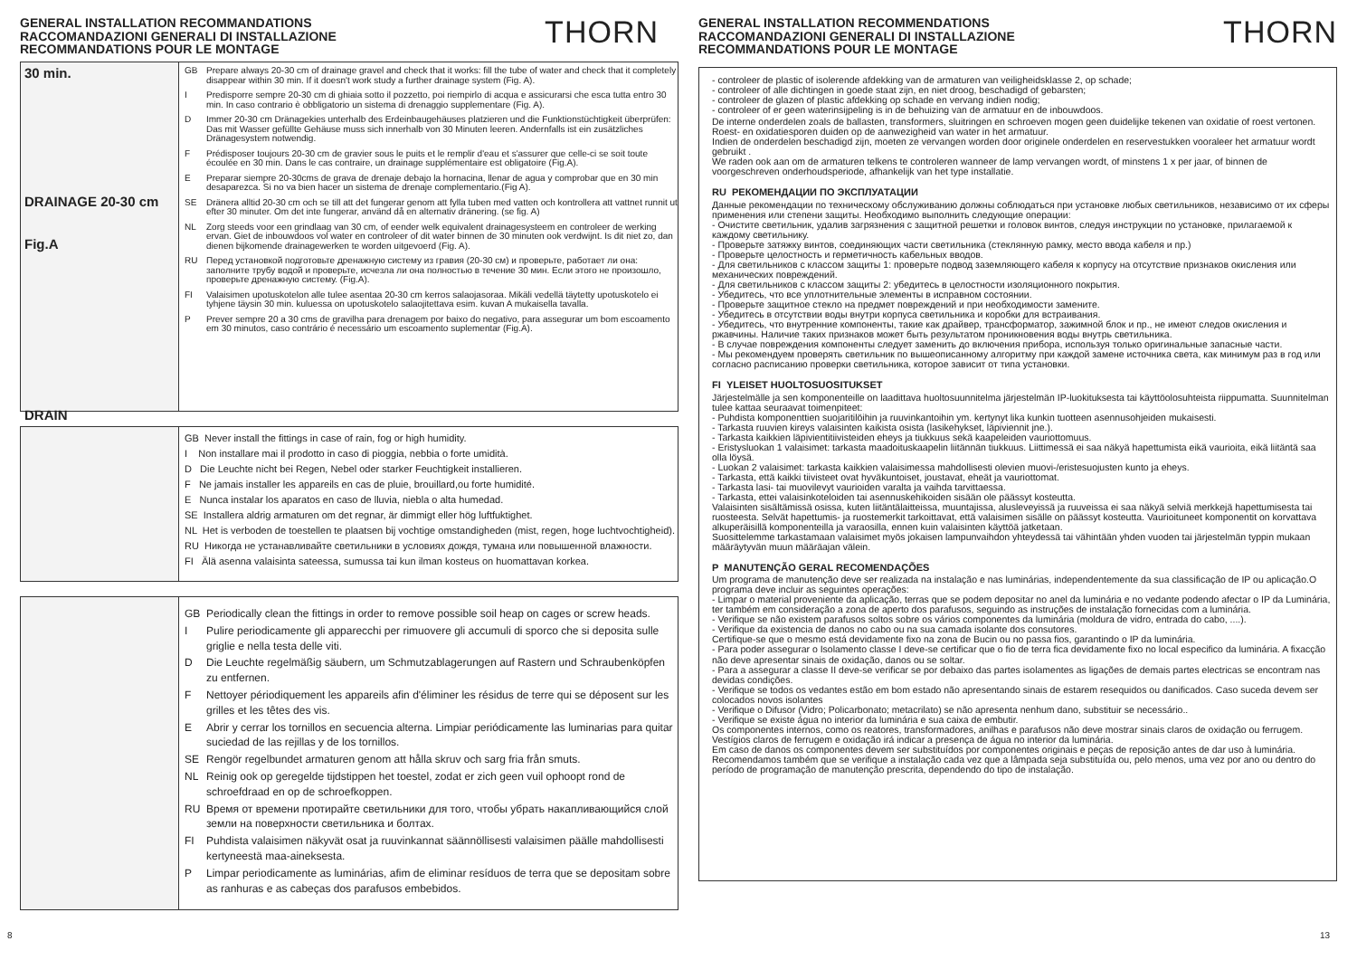GENERAL INSTALLATION RECOMMANDATIONS
RACCOMANDAZIONI GENERALI DI INSTALLAZIONE
RECOMMANDATIONS POUR LE MONTAGE
THORN
30 min.
DRAINAGE 20-30 cm
Fig.A
DRAIN
GB Prepare always 20-30 cm of drainage gravel and check that it works: fill the tube of water and check that it completely disappear within 30 min. If it doesn't work study a further drainage system (Fig. A).
I Predisporre sempre 20-30 cm di ghiaia sotto il pozzetto, poi riempirlo di acqua e assicurarsi che esca tutta entro 30 min. In caso contrario è obbligatorio un sistema di drenaggio supplementare (Fig. A).
D Immer 20-30 cm Dränagekies unterhalb des Erdeinbaugehäuses platzieren und die Funktionstüchtigkeit überprüfen: Das mit Wasser gefüllte Gehäuse muss sich innerhalb von 30 Minuten leeren. Andernfalls ist ein zusätzliches Dränagesystem notwendig.
F Prédisposer toujours 20-30 cm de gravier sous le puits et le remplir d'eau et s'assurer que celle-ci se soit toute écoulée en 30 min. Dans le cas contraire, un drainage supplémentaire est obligatoire (Fig.A).
E Preparar siempre 20-30cms de grava de drenaje debajo la hornacina, llenar de agua y comprobar que en 30 min desaparezca. Si no va bien hacer un sistema de drenaje complementario.(Fig A).
SE Dränera alltid 20-30 cm och se till att det fungerar genom att fylla tuben med vatten och kontrollera att vattnet runnit ut efter 30 minuter. Om det inte fungerar, använd då en alternativ dränering. (se fig. A)
NL Zorg steeds voor een grindlaag van 30 cm, of eender welk equivalent drainagesysteem en controleer de werking ervan. Giet de inbouwdoos vol water en controleer of dit water binnen de 30 minuten ook verdwijnt. Is dit niet zo, dan dienen bijkomende drainagewerken te worden uitgevoerd (Fig. A).
RU Перед установкой подготовьте дренажную систему из гравия (20-30 см) и проверьте, работает ли она: заполните трубу водой и проверьте, исчезла ли она полностью в течение 30 мин. Если этого не произошло, проверьте дренажную систему. (Fig.A).
FI Valaisimen upotuskotelon alle tulee asentaa 20-30 cm kerros salaojasoraa. Mikäli vedellä täytetty upotuskotelo ei tyhjene täysin 30 min. kuluessa on upotuskotelo salaojitettava esim. kuvan A mukaisella tavalla.
P Prever sempre 20 a 30 cms de gravilha para drenagem por baixo do negativo, para assegurar um bom escoamento em 30 minutos, caso contrário é necessário um escoamento suplementar (Fig.A).
GB Never install the fittings in case of rain, fog or high humidity.
I Non installare mai il prodotto in caso di pioggia, nebbia o forte umidità.
D Die Leuchte nicht bei Regen, Nebel oder starker Feuchtigkeit installieren.
F Ne jamais installer les appareils en cas de pluie, brouillard,ou forte humidité.
E Nunca instalar los aparatos en caso de lluvia, niebla o alta humedad.
SE Installera aldrig armaturen om det regnar, är dimmigt eller hög luftfuktighet.
NL Het is verboden de toestellen te plaatsen bij vochtige omstandigheden (mist, regen, hoge luchtvochtigheid).
RU Никогда не устанавливайте светильники в условиях дождя, тумана или повышенной влажности.
FI Älä asenna valaisinta sateessa, sumussa tai kun ilman kosteus on huomattavan korkea.
GB Periodically clean the fittings in order to remove possible soil heap on cages or screw heads.
I Pulire periodicamente gli apparecchi per rimuovere gli accumuli di sporco che si deposita sulle griglie e nella testa delle viti.
D Die Leuchte regelmäßig säubern, um Schmutzablagerungen auf Rastern und Schraubenköpfen zu entfernen.
F Nettoyer périodiquement les appareils afin d'éliminer les résidus de terre qui se déposent sur les grilles et les têtes des vis.
E Abrir y cerrar los tornillos en secuencia alterna. Limpiar periódicamente las luminarias para quitar suciedad de las rejillas y de los tornillos.
SE Rengör regelbundet armaturen genom att hålla skruv och sarg fria från smuts.
NL Reinig ook op geregelde tijdstippen het toestel, zodat er zich geen vuil ophoopt rond de schroefdraad en op de schroefkoppen.
RU Время от времени протирайте светильники для того, чтобы убрать накапливающийся слой земли на поверхности светильника и болтах.
FI Puhdista valaisimen näkyvät osat ja ruuvinkannat säännöllisesti valaisimen päälle mahdollisesti kertyneestä maa-aineksesta.
P Limpar periodicamente as luminárias, afim de eliminar resíduos de terra que se depositam sobre as ranhuras e as cabeças dos parafusos embebidos.
8
GENERAL INSTALLATION RECOMMENDATIONS
RACCOMANDAZIONI GENERALI DI INSTALLAZIONE
RECOMMANDATIONS POUR LE MONTAGE
THORN
- controleer de plastic of isolerende afdekking van de armaturen van veiligheidsklasse 2, op schade;
- controleer of alle dichtingen in goede staat zijn, en niet droog, beschadigd of gebarsten;
- controleer de glazen of plastic afdekking op schade en vervang indien nodig;
- controleer of er geen waterinsijpeling is in de behuizing van de armatuur en de inbouwdoos.
De interne onderdelen zoals de ballasten, transformers, sluitringen en schroeven mogen geen duidelijke tekenen van oxidatie of roest vertonen. Roest- en oxidatiesporen duiden op de aanwezigheid van water in het armatuur.
Indien de onderdelen beschadigd zijn, moeten ze vervangen worden door originele onderdelen en reservestukken vooraleer het armatuur wordt gebruikt .
We raden ook aan om de armaturen telkens te controleren wanneer de lamp vervangen wordt, of minstens 1 x per jaar, of binnen de voorgeschreven onderhoudsperiode, afhankelijk van het type installatie.
RU РЕКОМЕНДАЦИИ ПО ЭКСПЛУАТАЦИИ
Данные рекомендации по техническому обслуживанию должны соблюдаться при установке любых светильников, независимо от их сферы применения или степени защиты. Необходимо выполнить следующие операции:
- Очистите светильник, удалив загрязнения с защитной решетки и головок винтов, следуя инструкции по установке, прилагаемой к каждому светильнику.
- Проверьте затяжку винтов, соединяющих части светильника (стеклянную рамку, место ввода кабеля и пр.)
- Проверьте целостность и герметичность кабельных вводов.
- Для светильников с классом защиты 1: проверьте подвод заземляющего кабеля к корпусу на отсутствие признаков окисления или механических повреждений.
- Для светильников с классом защиты 2: убедитесь в целостности изоляционного покрытия.
- Убедитесь, что все уплотнительные элементы в исправном состоянии.
- Проверьте защитное стекло на предмет повреждений и при необходимости замените.
- Убедитесь в отсутствии воды внутри корпуса светильника и коробки для встраивания.
- Убедитесь, что внутренние компоненты, такие как драйвер, трансформатор, зажимной блок и пр., не имеют следов окисления и ржавчины. Наличие таких признаков может быть результатом проникновения воды внутрь светильника.
- В случае повреждения компоненты следует заменить до включения прибора, используя только оригинальные запасные части.
- Мы рекомендуем проверять светильник по вышеописанному алгоритму при каждой замене источника света, как минимум раз в год или согласно расписанию проверки светильника, которое зависит от типа установки.
FI YLEISET HUOLTOSUOSITUKSET
Järjestelmälle ja sen komponenteille on laadittava huoltosuunnitelma järjestelmän IP-luokituksesta tai käyttöolosuhteista riippumatta. Suunnitelman tulee kattaa seuraavat toimenpiteet:
- Puhdista komponenttien suojaritilöihin ja ruuvinkantoihin ym. kertynyt lika kunkin tuotteen asennusohjeiden mukaisesti.
- Tarkasta ruuvien kireys valaisinten kaikista osista (lasikehykset, läpiviennit jne.).
- Tarkasta kaikkien läpivientitiivisteiden eheys ja tiukkuus sekä kaapeleiden vauriottomuus.
- Eristysluokan 1 valaisimet: tarkasta maadoituskaapelin liitännän tiukkuus. Liittimessä ei saa näkyä hapettumista eikä vaurioita, eikä liitäntä saa olla löysä.
- Luokan 2 valaisimet: tarkasta kaikkien valaisimessa mahdollisesti olevien muovi-/eristesuojusten kunto ja eheys.
- Tarkasta, että kaikki tiivisteet ovat hyväkuntoiset, joustavat, eheät ja vauriottomat.
- Tarkasta lasi- tai muovilevyt vaurioiden varalta ja vaihda tarvittaessa.
- Tarkasta, ettei valaisinkoteloiden tai asennuskehikoiden sisään ole päässyt kosteutta.
Valaisinten sisältämissä osissa, kuten liitäntälaitteissa, muuntajissa, alusleveyissä ja ruuveissa ei saa näkyä selviä merkkejä hapettumisesta tai ruosteesta. Selvät hapettumis- ja ruostemerkit tarkoittavat, että valaisimen sisälle on päässyt kosteutta. Vaurioituneet komponentit on korvattava alkuperäisillä komponenteilla ja varaosilla, ennen kuin valaisinten käyttöä jatketaan.
Suosittelemme tarkastamaan valaisimet myös jokaisen lampunvaihdon yhteydessä tai vähintään yhden vuoden tai järjestelmän typpin mukaan määräytyvän muun määräajan välein.
P MANUTENÇÃO GERAL RECOMENDAÇÕES
Um programa de manutenção deve ser realizada na instalação e nas luminárias, independentemente da sua classificação de IP ou aplicação.O programa deve incluir as seguintes operações:
- Limpar o material proveniente da aplicação, terras que se podem depositar no anel da luminária e no vedante podendo afectar o IP da Luminária, ter também em consideração a zona de aperto dos parafusos, seguindo as instruções de instalação fornecidas com a luminária.
- Verifique se não existem parafusos soltos sobre os vários componentes da luminária (moldura de vidro, entrada do cabo, ....).
- Verifique da existencia de danos no cabo ou na sua camada isolante dos consutores.
Certifique-se que o mesmo está devidamente fixo na zona de Bucin ou no passa fios, garantindo o IP da luminária.
- Para poder assegurar o Isolamento classe I deve-se certificar que o fio de terra fica devidamente fixo no local especifico da luminária. A fixacção não deve apresentar sinais de oxidação, danos ou se soltar.
- Para a assegurar a classe II deve-se verificar se por debaixo das partes isolamentes as ligações de demais partes electricas se encontram nas devidas condições.
- Verifique se todos os vedantes estão em bom estado não apresentando sinais de estarem resequidos ou danificados. Caso suceda devem ser colocados novos isolantes
- Verifique o Difusor (Vidro; Policarbonato; metacrilato) se não apresenta nenhum dano, substituir se necessário..
- Verifique se existe água no interior da luminária e sua caixa de embutir.
Os componentes internos, como os reatores, transformadores, anilhas e parafusos não deve mostrar sinais claros de oxidação ou ferrugem.
Vestígios claros de ferrugem e oxidação irá indicar a presença de água no interior da luminária.
Em caso de danos os componentes devem ser substituídos por componentes originais e peças de reposição antes de dar uso à luminária.
Recomendamos também que se verifique a instalação cada vez que a lâmpada seja substituída ou, pelo menos, uma vez por ano ou dentro do período de programação de manutenção prescrita, dependendo do tipo de instalação.
13